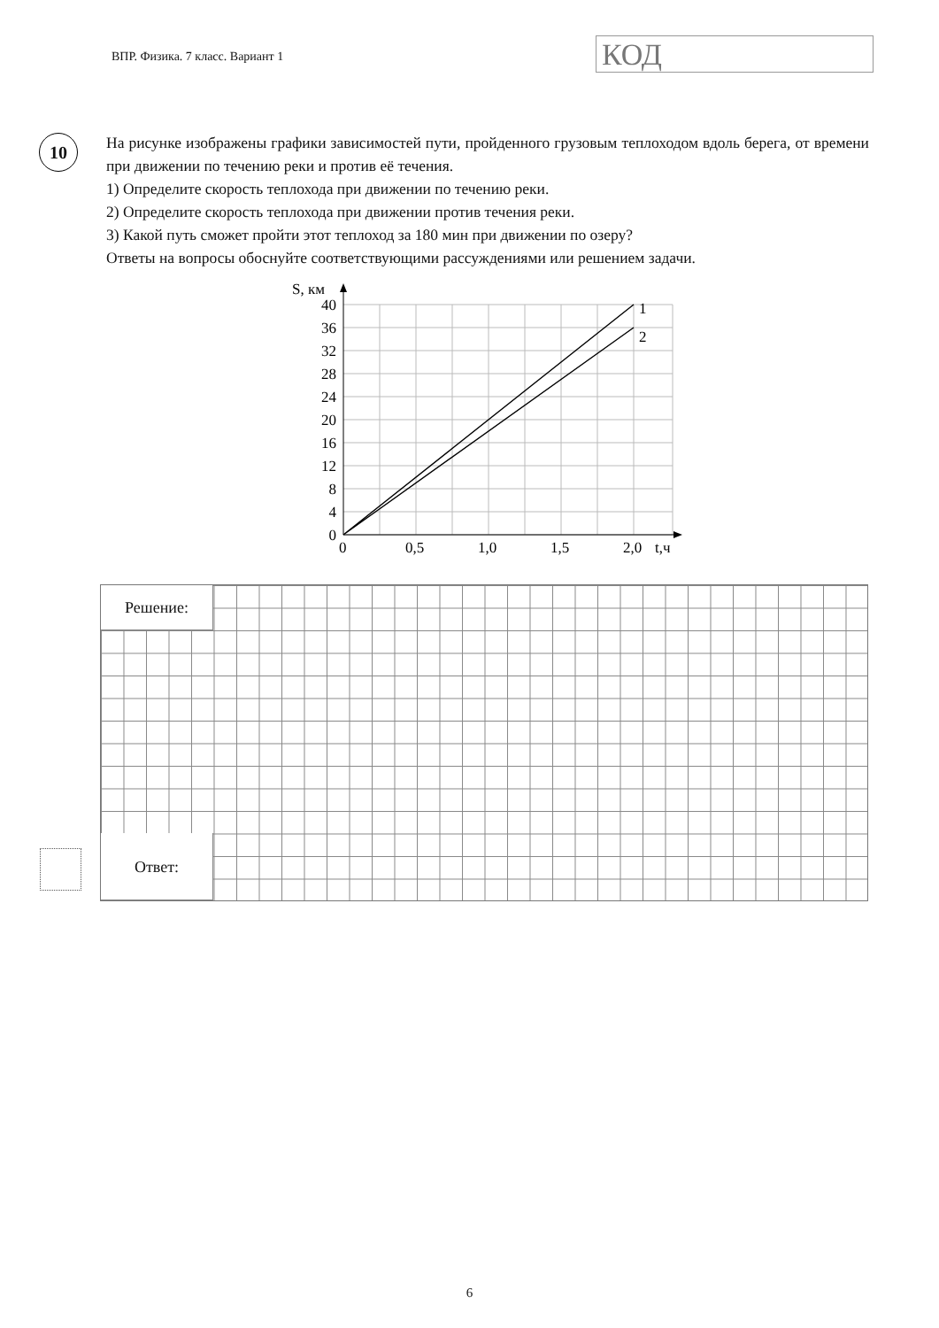ВПР. Физика. 7 класс. Вариант 1
КОД
10
На рисунке изображены графики зависимостей пути, пройденного грузовым теплоходом вдоль берега, от времени при движении по течению реки и против её течения.
1) Определите скорость теплохода при движении по течению реки.
2) Определите скорость теплохода при движении против течения реки.
3) Какой путь сможет пройти этот теплоход за 180 мин при движении по озеру?
Ответы на вопросы обоснуйте соответствующими рассуждениями или решением задачи.
S, км
40
36
32
28
24
20
16
12
8
4
0
0
0,5
1,0
1,5
2,0
t,ч
1
2
Решение:
Ответ:
6